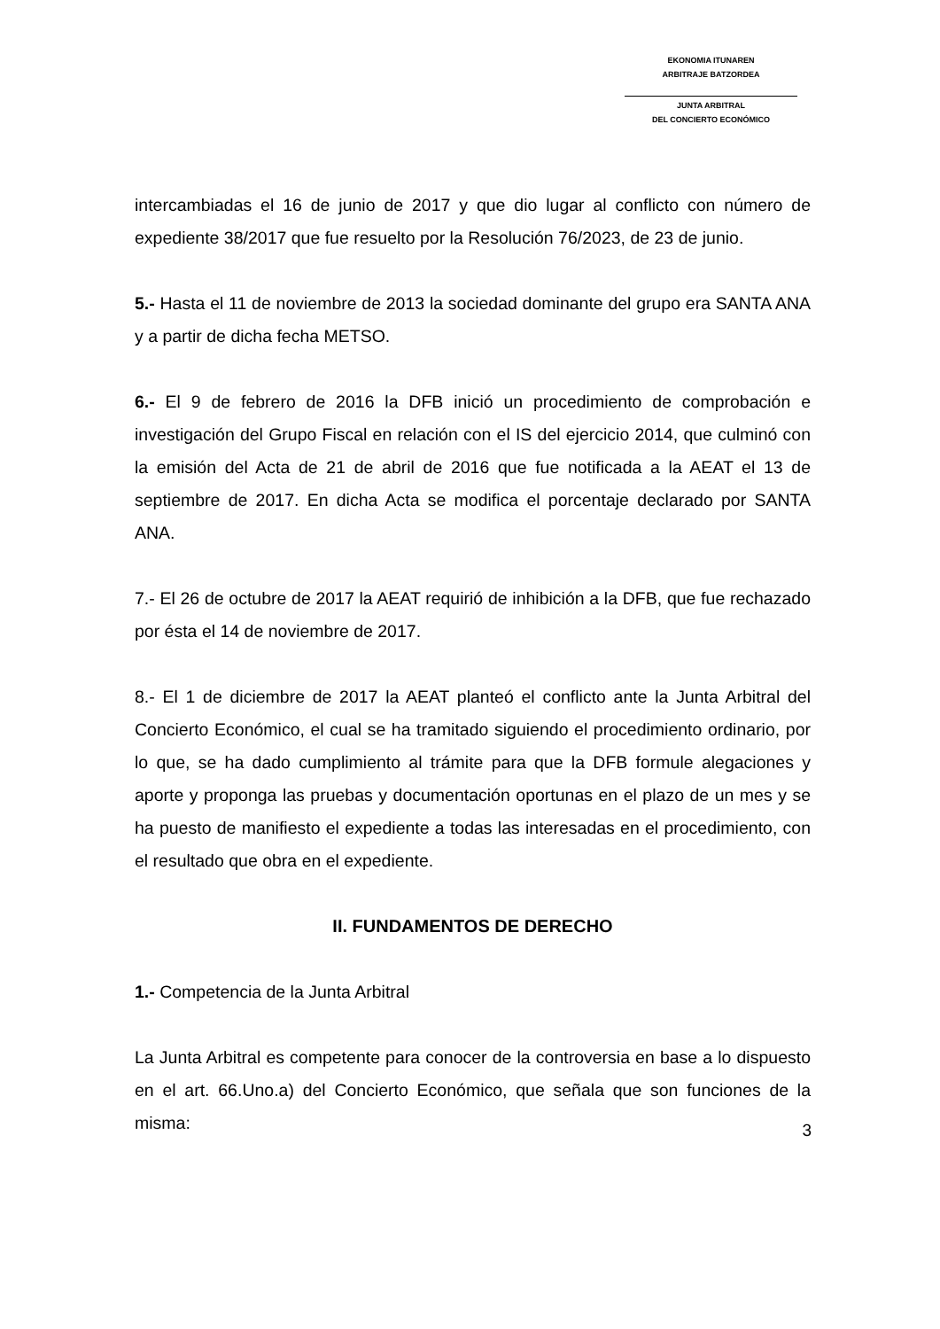EKONOMIA ITUNAREN
ARBITRAJE BATZORDEA
JUNTA ARBITRAL
DEL CONCIERTO ECONÓMICO
intercambiadas el 16 de junio de 2017 y que dio lugar al conflicto con número de expediente 38/2017 que fue resuelto por la Resolución 76/2023, de 23 de junio.
5.- Hasta el 11 de noviembre de 2013 la sociedad dominante del grupo era SANTA ANA y a partir de dicha fecha METSO.
6.- El 9 de febrero de 2016 la DFB inició un procedimiento de comprobación e investigación del Grupo Fiscal en relación con el IS del ejercicio 2014, que culminó con la emisión del Acta de 21 de abril de 2016 que fue notificada a la AEAT el 13 de septiembre de 2017. En dicha Acta se modifica el porcentaje declarado por SANTA ANA.
7.- El 26 de octubre de 2017 la AEAT requirió de inhibición a la DFB, que fue rechazado por ésta el 14 de noviembre de 2017.
8.- El 1 de diciembre de 2017 la AEAT planteó el conflicto ante la Junta Arbitral del Concierto Económico, el cual se ha tramitado siguiendo el procedimiento ordinario, por lo que, se ha dado cumplimiento al trámite para que la DFB formule alegaciones y aporte y proponga las pruebas y documentación oportunas en el plazo de un mes y se ha puesto de manifiesto el expediente a todas las interesadas en el procedimiento, con el resultado que obra en el expediente.
II. FUNDAMENTOS DE DERECHO
1.- Competencia de la Junta Arbitral
La Junta Arbitral es competente para conocer de la controversia en base a lo dispuesto en el art. 66.Uno.a) del Concierto Económico, que señala que son funciones de la misma:
3